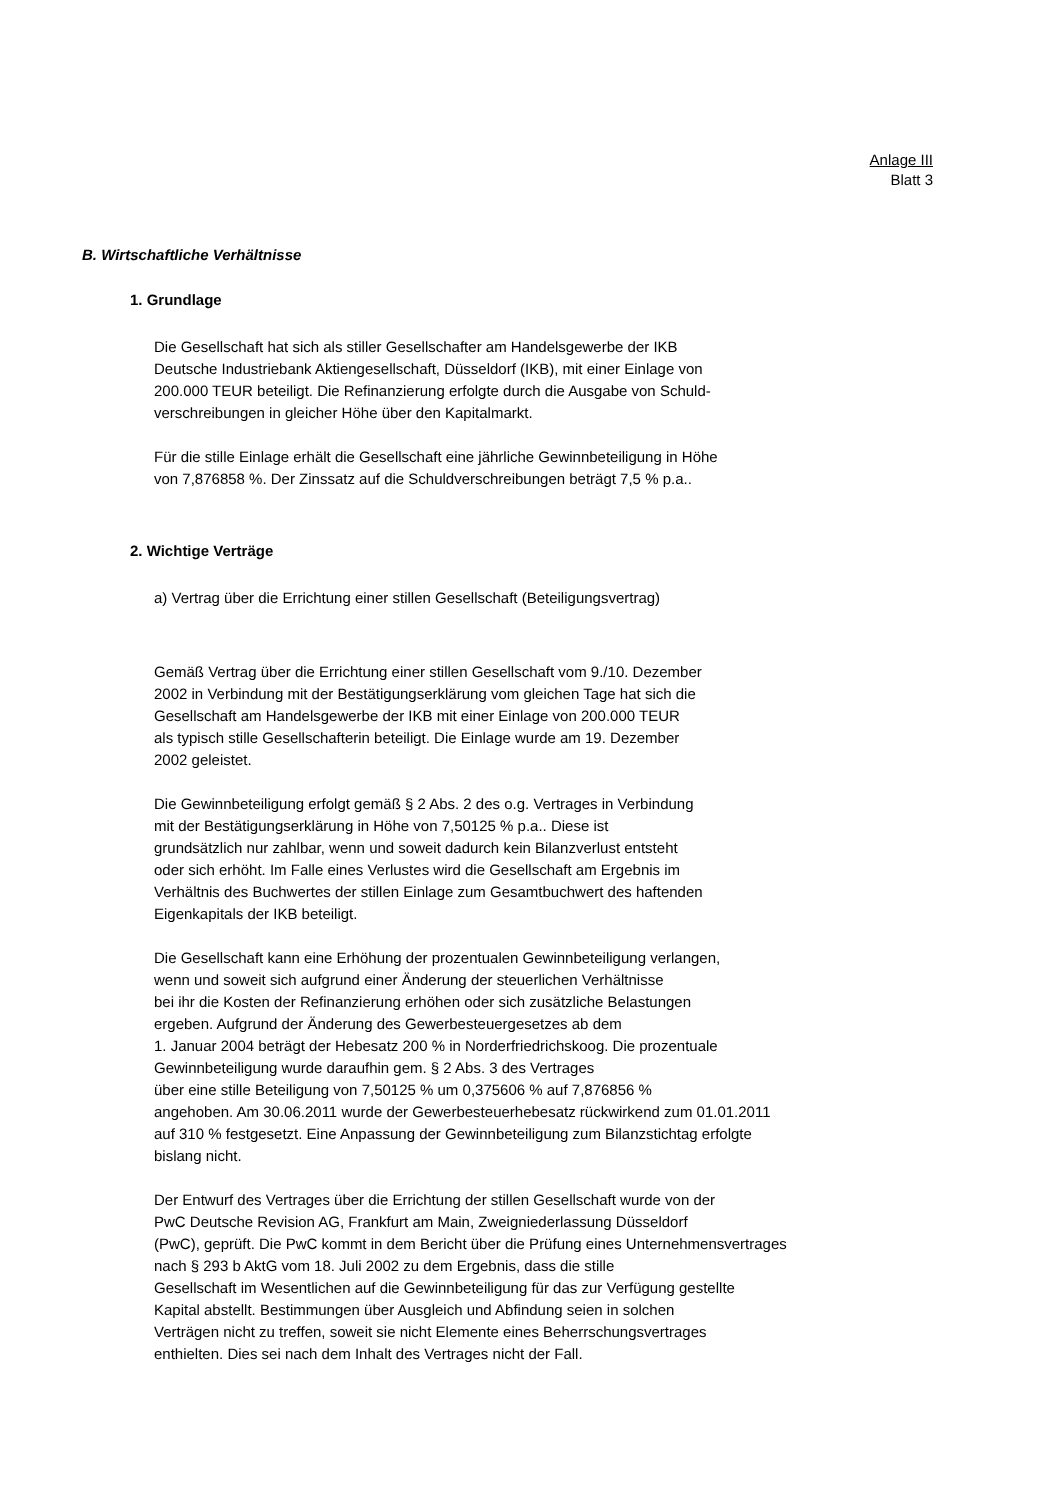Anlage III
Blatt 3
B. Wirtschaftliche Verhältnisse
1. Grundlage
Die Gesellschaft hat sich als stiller Gesellschafter am Handelsgewerbe der IKB
Deutsche Industriebank Aktiengesellschaft, Düsseldorf (IKB), mit einer Einlage von
200.000 TEUR beteiligt. Die Refinanzierung erfolgte durch die Ausgabe von Schuld-
verschreibungen in gleicher Höhe über den Kapitalmarkt.
Für die stille Einlage erhält die Gesellschaft eine jährliche Gewinnbeteiligung in Höhe
von 7,876858 %. Der Zinssatz auf die Schuldverschreibungen beträgt 7,5 % p.a..
2. Wichtige Verträge
a) Vertrag über die Errichtung einer stillen Gesellschaft (Beteiligungsvertrag)
Gemäß Vertrag über die Errichtung einer stillen Gesellschaft vom 9./10. Dezember
2002 in Verbindung mit der Bestätigungserklärung vom gleichen Tage hat sich die
Gesellschaft am Handelsgewerbe der IKB mit einer Einlage von 200.000 TEUR
als typisch stille Gesellschafterin beteiligt. Die Einlage wurde am 19. Dezember
2002 geleistet.
Die Gewinnbeteiligung erfolgt gemäß § 2 Abs. 2 des o.g. Vertrages in Verbindung
mit der Bestätigungserklärung in Höhe von 7,50125 % p.a.. Diese ist
grundsätzlich nur zahlbar, wenn und soweit dadurch kein Bilanzverlust entsteht
oder sich erhöht. Im Falle eines Verlustes wird die Gesellschaft am Ergebnis im
Verhältnis des Buchwertes der stillen Einlage zum Gesamtbuchwert des haftenden
Eigenkapitals der IKB beteiligt.
Die Gesellschaft kann eine Erhöhung der prozentualen Gewinnbeteiligung verlangen,
wenn und soweit sich aufgrund einer Änderung der steuerlichen Verhältnisse
bei ihr die Kosten der Refinanzierung erhöhen oder sich zusätzliche Belastungen
ergeben. Aufgrund der Änderung des Gewerbesteuergesetzes ab dem
1. Januar 2004 beträgt der Hebesatz 200 % in Norderfriedrichskoog. Die prozentuale
Gewinnbeteiligung wurde daraufhin gem. § 2 Abs. 3 des Vertrages
über eine stille Beteiligung von 7,50125 % um 0,375606 % auf 7,876856 %
angehoben. Am 30.06.2011 wurde der Gewerbesteuerhebesatz rückwirkend zum 01.01.2011
auf 310 % festgesetzt. Eine Anpassung der Gewinnbeteiligung zum Bilanzstichtag erfolgte
bislang nicht.
Der Entwurf des Vertrages über die Errichtung der stillen Gesellschaft wurde von der
PwC Deutsche Revision AG, Frankfurt am Main, Zweigniederlassung Düsseldorf
(PwC), geprüft. Die PwC kommt in dem Bericht über die Prüfung eines Unternehmensvertrages
nach § 293 b AktG vom 18. Juli 2002 zu dem Ergebnis, dass die stille
Gesellschaft im Wesentlichen auf die Gewinnbeteiligung für das zur Verfügung gestellte
Kapital abstellt. Bestimmungen über Ausgleich und Abfindung seien in solchen
Verträgen nicht zu treffen, soweit sie nicht Elemente eines Beherrschungsvertrages
enthielten. Dies sei nach dem Inhalt des Vertrages nicht der Fall.